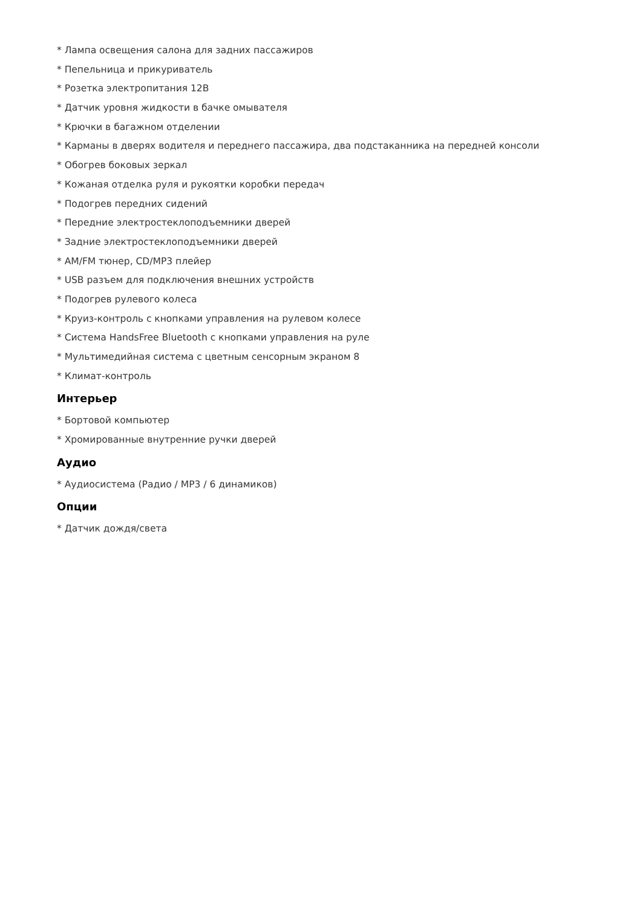* Лампа освещения салона для задних пассажиров
* Пепельница и прикуриватель
* Розетка электропитания 12В
* Датчик уровня жидкости в бачке омывателя
* Крючки в багажном отделении
* Карманы в дверях водителя и переднего пассажира, два подстаканника на передней консоли
* Обогрев боковых зеркал
* Кожаная отделка руля и рукоятки коробки передач
* Подогрев передних сидений
* Передние электростеклоподъемники дверей
* Задние электростеклоподъемники дверей
* AM/FM тюнер, CD/MP3 плейер
* USB разъем для подключения внешних устройств
* Подогрев рулевого колеса
* Круиз-контроль с кнопками управления на рулевом колесе
* Система HandsFree Bluetooth с кнопками управления на руле
* Мультимедийная система с цветным сенсорным экраном 8
* Климат-контроль
Интерьер
* Бортовой компьютер
* Хромированные внутренние ручки дверей
Аудио
* Аудиосистема (Радио / MP3 / 6 динамиков)
Опции
* Датчик дождя/света